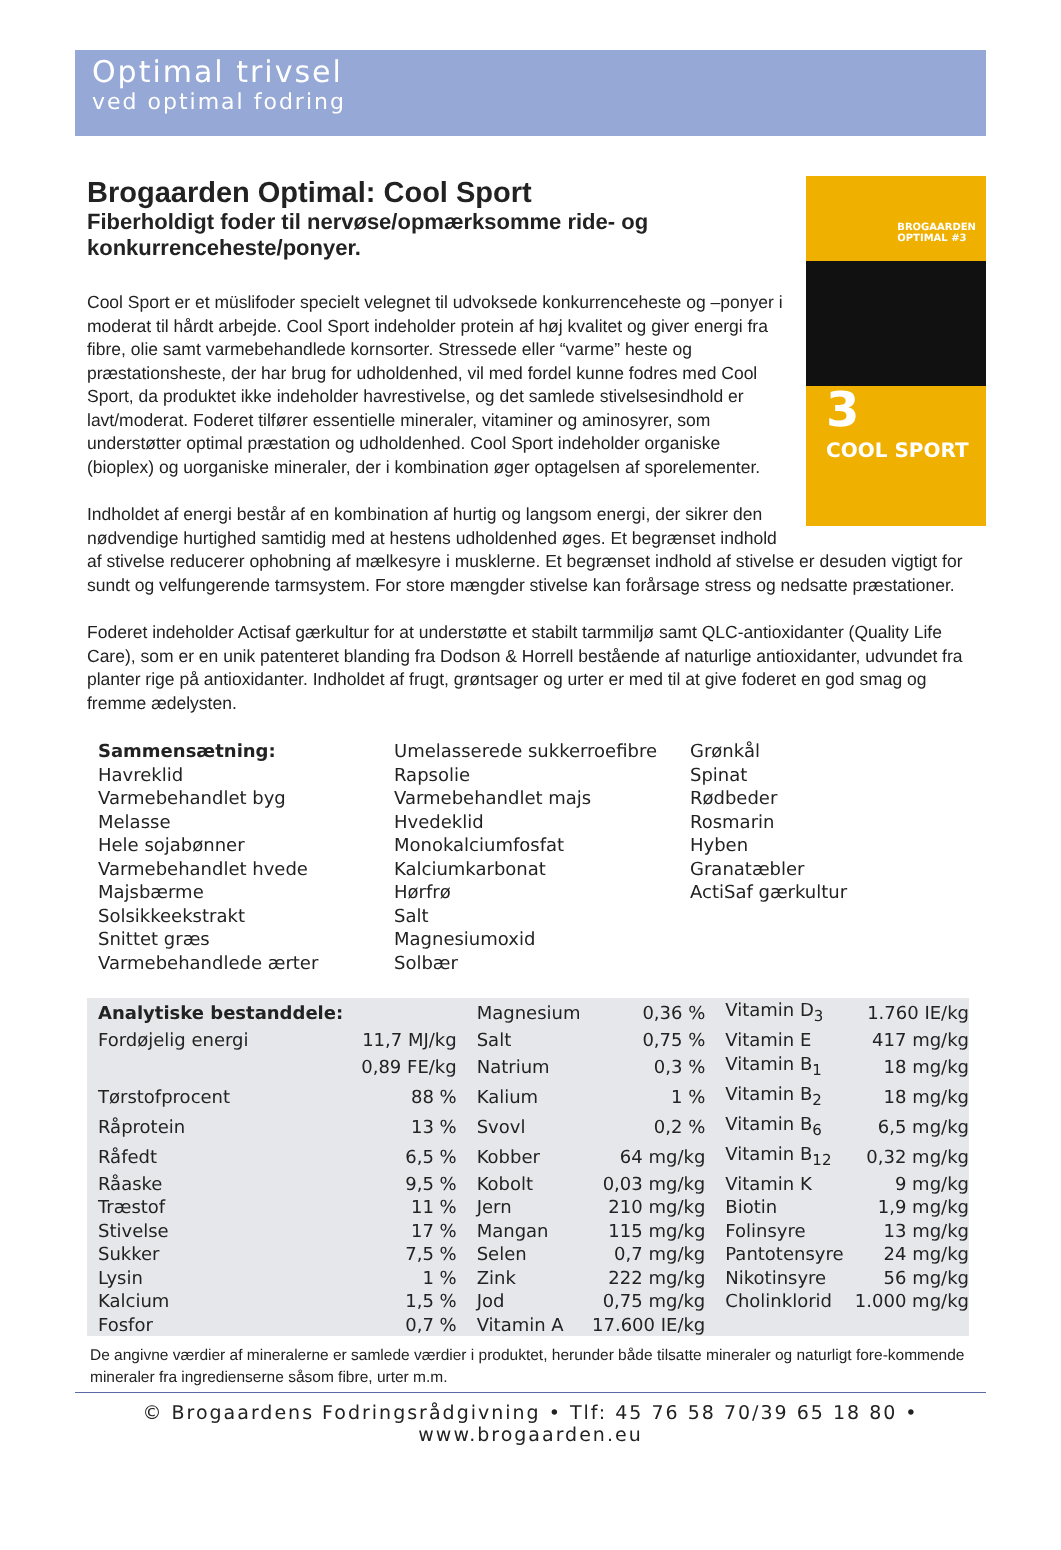Optimal trivsel
ved optimal fodring
BROGAARDEN
OPTIMAL #3
3
COOL SPORT
Brogaarden Optimal: Cool Sport
Fiberholdigt foder til nervøse/opmærksomme ride- og konkurrenceheste/ponyer.
Cool Sport er et müslifoder specielt velegnet til udvoksede konkurrenceheste og –ponyer i moderat til hårdt arbejde. Cool Sport indeholder protein af høj kvalitet og giver energi fra fibre, olie samt varmebehandlede kornsorter. Stressede eller “varme” heste og præstationsheste, der har brug for udholdenhed, vil med fordel kunne fodres med Cool Sport, da produktet ikke indeholder havrestivelse, og det samlede stivelsesindhold er lavt/moderat. Foderet tilfører essentielle mineraler, vitaminer og aminosyrer, som understøtter optimal præstation og udholdenhed. Cool Sport indeholder organiske (bioplex) og uorganiske mineraler, der i kombination øger optagelsen af sporelementer.
Indholdet af energi består af en kombination af hurtig og langsom energi, der sikrer den nødvendige hurtighed samtidig med at hestens udholdenhed øges. Et begrænset indhold af stivelse reducerer ophobning af mælkesyre i musklerne. Et begrænset indhold af stivelse er desuden vigtigt for sundt og velfungerende tarmsystem. For store mængder stivelse kan forårsage stress og nedsatte præstationer.
Foderet indeholder Actisaf gærkultur for at understøtte et stabilt tarmmiljø samt QLC-antioxidanter (Quality Life Care), som er en unik patenteret blanding fra Dodson & Horrell bestående af naturlige antioxidanter, udvundet fra planter rige på antioxidanter. Indholdet af frugt, grøntsager og urter er med til at give foderet en god smag og fremme ædelysten.
Sammensætning:
Havreklid
Varmebehandlet byg
Melasse
Hele sojabønner
Varmebehandlet hvede
Majsbærme
Solsikkeekstrakt
Snittet græs
Varmebehandlede ærter
Umelasserede sukkerroefibre
Rapsolie
Varmebehandlet majs
Hvedeklid
Monokalciumfosfat
Kalciumkarbonat
Hørfrø
Salt
Magnesiumoxid
Solbær
Grønkål
Spinat
Rødbeder
Rosmarin
Hyben
Granatæbler
ActiSaf gærkultur
| Analytiske bestanddele: | | Magnesium | 0,36 % | Vitamin D<sub>3</sub> | 1.760 IE/kg |
| Fordøjelig energi | 11,7 MJ/kg | Salt | 0,75 % | Vitamin E | 417 mg/kg |
| | 0,89 FE/kg | Natrium | 0,3 % | Vitamin B<sub>1</sub> | 18 mg/kg |
| Tørstofprocent | 88 % | Kalium | 1 % | Vitamin B<sub>2</sub> | 18 mg/kg |
| Råprotein | 13 % | Svovl | 0,2 % | Vitamin B<sub>6</sub> | 6,5 mg/kg |
| Råfedt | 6,5 % | Kobber | 64 mg/kg | Vitamin B<sub>12</sub> | 0,32 mg/kg |
| Råaske | 9,5 % | Kobolt | 0,03 mg/kg | Vitamin K | 9 mg/kg |
| Træstof | 11 % | Jern | 210 mg/kg | Biotin | 1,9 mg/kg |
| Stivelse | 17 % | Mangan | 115 mg/kg | Folinsyre | 13 mg/kg |
| Sukker | 7,5 % | Selen | 0,7 mg/kg | Pantotensyre | 24 mg/kg |
| Lysin | 1 % | Zink | 222 mg/kg | Nikotinsyre | 56 mg/kg |
| Kalcium | 1,5 % | Jod | 0,75 mg/kg | Cholinklorid | 1.000 mg/kg |
| Fosfor | 0,7 % | Vitamin A | 17.600 IE/kg | | |
De angivne værdier af mineralerne er samlede værdier i produktet, herunder både tilsatte mineraler og naturligt fore-kommende mineraler fra ingredienserne såsom fibre, urter m.m.
© Brogaardens Fodringsrådgivning • Tlf: 45 76 58 70/39 65 18 80 • www.brogaarden.eu